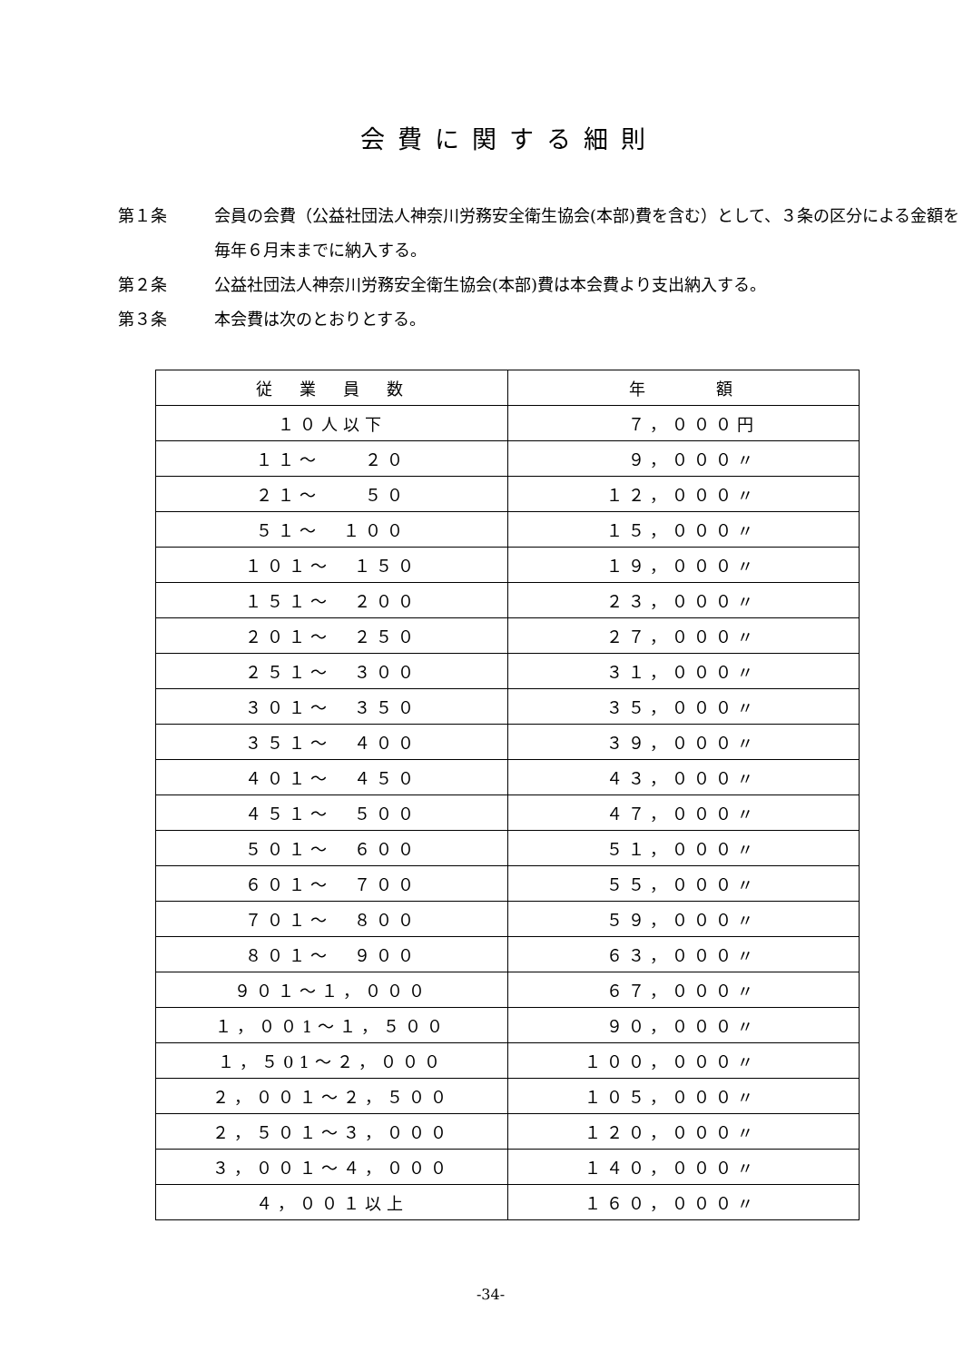会費に関する細則
第１条 会員の会費（公益社団法人神奈川労務安全衛生協会(本部)費を含む）として、３条の区分による金額を毎年６月末までに納入する。
第２条 公益社団法人神奈川労務安全衛生協会(本部)費は本会費より支出納入する。
第３条 本会費は次のとおりとする。
| 従 業 員 数 | 年 額 |
| --- | --- |
| １０人以下 | ７，０００円 |
| １１～ ２０ | ９，０００〃 |
| ２１～ ５０ | １２，０００〃 |
| ５１～ １００ | １５，０００〃 |
| １０１～ １５０ | １９，０００〃 |
| １５１～ ２００ | ２３，０００〃 |
| ２０１～ ２５０ | ２７，０００〃 |
| ２５１～ ３００ | ３１，０００〃 |
| ３０１～ ３５０ | ３５，０００〃 |
| ３５１～ ４００ | ３９，０００〃 |
| ４０１～ ４５０ | ４３，０００〃 |
| ４５１～ ５００ | ４７，０００〃 |
| ５０１～ ６００ | ５１，０００〃 |
| ６０１～ ７００ | ５５，０００〃 |
| ７０１～ ８００ | ５９，０００〃 |
| ８０１～ ９００ | ６３，０００〃 |
| ９０１～１，０００ | ６７，０００〃 |
| １，００1～１，５００ | ９０，０００〃 |
| １，５01～２，０００ | １００，０００〃 |
| ２，００１～２，５００ | １０５，０００〃 |
| ２，５０１～３，０００ | １２０，０００〃 |
| ３，００１～４，０００ | １４０，０００〃 |
| ４，００１以上 | １６０，０００〃 |
-34-